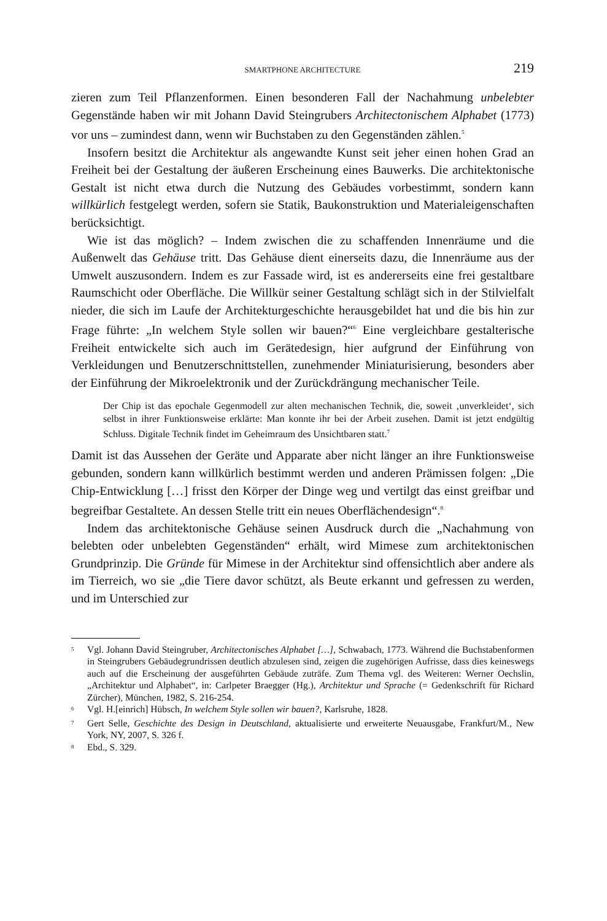SMARTPHONE ARCHITECTURE 219
zieren zum Teil Pflanzenformen. Einen besonderen Fall der Nachahmung unbelebter Gegenstände haben wir mit Johann David Steingrubers Architectonischem Alphabet (1773) vor uns – zumindest dann, wenn wir Buchstaben zu den Gegenständen zählen.<sup>5</sup>
Insofern besitzt die Architektur als angewandte Kunst seit jeher einen hohen Grad an Freiheit bei der Gestaltung der äußeren Erscheinung eines Bauwerks. Die architektonische Gestalt ist nicht etwa durch die Nutzung des Gebäudes vorbestimmt, sondern kann willkürlich festgelegt werden, sofern sie Statik, Baukonstruktion und Materialeigenschaften berücksichtigt.
Wie ist das möglich? – Indem zwischen die zu schaffenden Innenräume und die Außenwelt das Gehäuse tritt. Das Gehäuse dient einerseits dazu, die Innenräume aus der Umwelt auszusondern. Indem es zur Fassade wird, ist es andererseits eine frei gestaltbare Raumschicht oder Oberfläche. Die Willkür seiner Gestaltung schlägt sich in der Stilvielfalt nieder, die sich im Laufe der Architekturgeschichte herausgebildet hat und die bis hin zur Frage führte: „In welchem Style sollen wir bauen?“<sup>6</sup> Eine vergleichbare gestalterische Freiheit entwickelte sich auch im Gerätedesign, hier aufgrund der Einführung von Verkleidungen und Benutzerschnittstellen, zunehmender Miniaturisierung, besonders aber der Einführung der Mikroelektronik und der Zurückdrängung mechanischer Teile.
Der Chip ist das epochale Gegenmodell zur alten mechanischen Technik, die, soweit ‚unverkleidet‘, sich selbst in ihrer Funktionsweise erklärte: Man konnte ihr bei der Arbeit zusehen. Damit ist jetzt endgültig Schluss. Digitale Technik findet im Geheimraum des Unsichtbaren statt.<sup>7</sup>
Damit ist das Aussehen der Geräte und Apparate aber nicht länger an ihre Funktionsweise gebunden, sondern kann willkürlich bestimmt werden und anderen Prämissen folgen: „Die Chip-Entwicklung […] frisst den Körper der Dinge weg und vertilgt das einst greifbar und begreifbar Gestaltete. An dessen Stelle tritt ein neues Oberflächendesign“.<sup>8</sup>
Indem das architektonische Gehäuse seinen Ausdruck durch die „Nachahmung von belebten oder unbelebten Gegenständen“ erhält, wird Mimese zum architektonischen Grundprinzip. Die Gründe für Mimese in der Architektur sind offensichtlich aber andere als im Tierreich, wo sie „die Tiere davor schützt, als Beute erkannt und gefressen zu werden, und im Unterschied zur
<sup>5</sup> Vgl. Johann David Steingruber, Architectonisches Alphabet […], Schwabach, 1773. Während die Buchstabenformen in Steingrubers Gebäudegrundrissen deutlich abzulesen sind, zeigen die zugehörigen Aufrisse, dass dies keineswegs auch auf die Erscheinung der ausgeführten Gebäude zuträfe. Zum Thema vgl. des Weiteren: Werner Oechslin, „Architektur und Alphabet“, in: Carlpeter Braegger (Hg.), Architektur und Sprache (= Gedenkschrift für Richard Zürcher), München, 1982, S. 216-254.
<sup>6</sup> Vgl. H.[einrich] Hübsch, In welchem Style sollen wir bauen?, Karlsruhe, 1828.
<sup>7</sup> Gert Selle, Geschichte des Design in Deutschland, aktualisierte und erweiterte Neuausgabe, Frankfurt/M., New York, NY, 2007, S. 326 f.
<sup>8</sup> Ebd., S. 329.